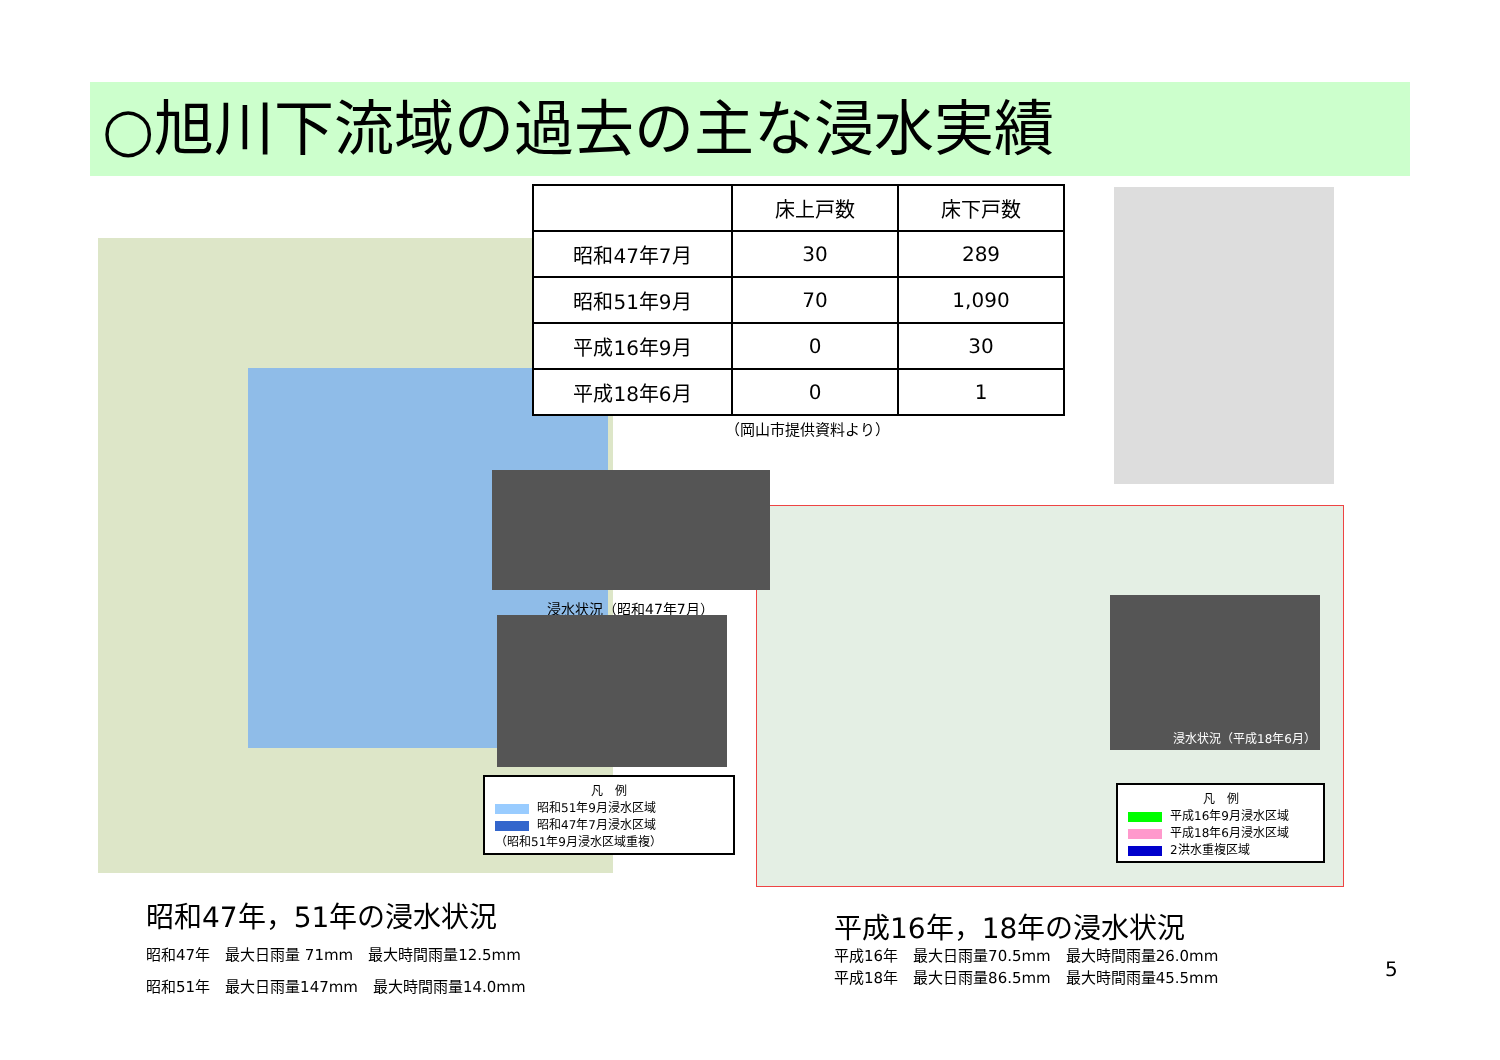○旭川下流域の過去の主な浸水実績
| | 床上戸数 | 床下戸数 |
| --- | --- | --- |
| 昭和47年7月 | 30 | 289 |
| 昭和51年9月 | 70 | 1,090 |
| 平成16年9月 | 0 | 30 |
| 平成18年6月 | 0 | 1 |
（岡山市提供資料より）
浸水状況（昭和47年7月）
凡　例
昭和51年9月浸水区域
昭和47年7月浸水区域
（昭和51年9月浸水区域重複）
浸水状況（平成18年6月）
凡　例
平成16年9月浸水区域
平成18年6月浸水区域
2洪水重複区域
昭和47年，51年の浸水状況
昭和47年　最大日雨量 71mm　最大時間雨量12.5mm
昭和51年　最大日雨量147mm　最大時間雨量14.0mm
平成16年，18年の浸水状況
平成16年　最大日雨量70.5mm　最大時間雨量26.0mm
平成18年　最大日雨量86.5mm　最大時間雨量45.5mm
5